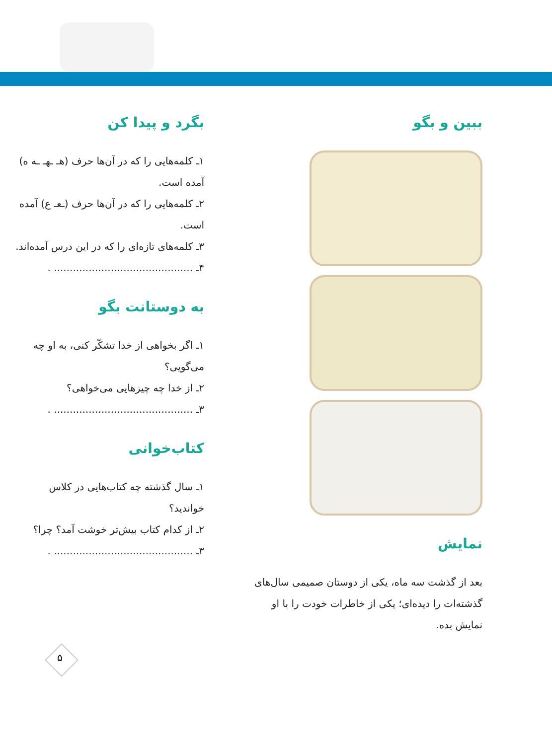ببین و بگو
نمایش
بعد از گذشت سه ماه، یکی از دوستان صمیمی سال‌های گذشته‌ات را دیده‌ای؛ یکی از خاطرات خودت را با او نمایش بده.
بگرد و پیدا کن
۱ـ کلمه‌هایی را که در آن‌ها حرف (هـ ـهـ ـه ه) آمده است.
۲ـ کلمه‌هایی را که در آن‌ها حرف (ـعـ ع) آمده است.
۳ـ کلمه‌های تازه‌ای را که در این درس آمده‌اند.
۴ـ ............................................ .
به دوستانت بگو
۱ـ اگر بخواهی از خدا تشکّر کنی، به او چه می‌گویی؟
۲ـ از خدا چه چیزهایی می‌خواهی؟
۳ـ ............................................ .
کتاب‌خوانی
۱ـ سال گذشته چه کتاب‌هایی در کلاس خواندید؟
۲ـ از کدام کتاب بیش‌تر خوشت آمد؟ چرا؟
۳ـ ............................................ .
۵